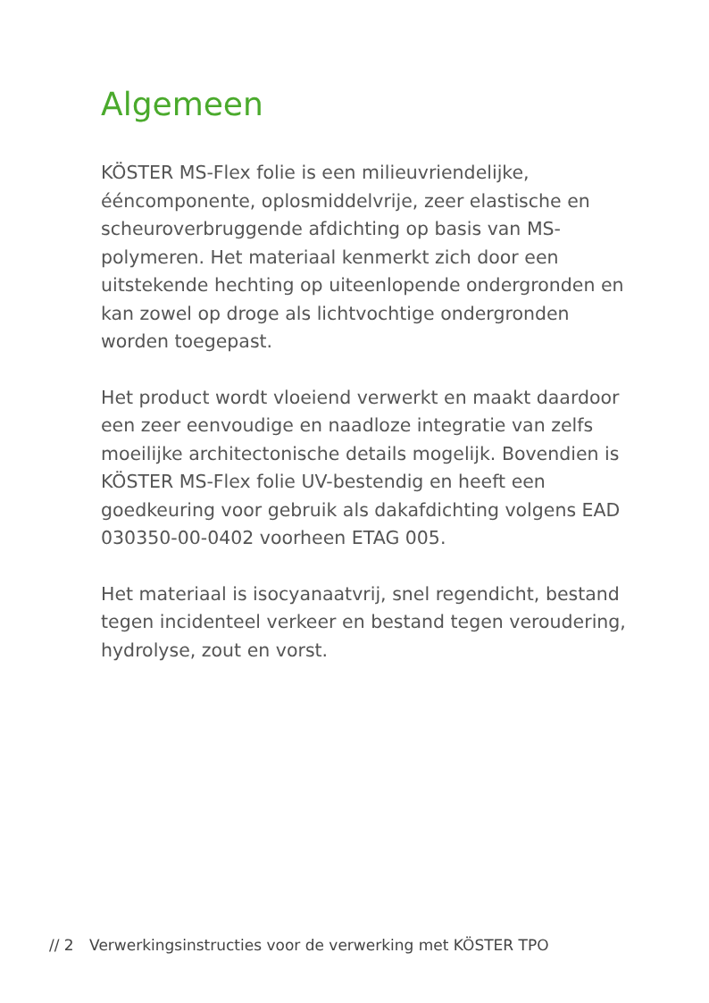Algemeen
KÖSTER MS-Flex folie is een milieuvriendelijke, ééncomponente, oplosmiddelvrije, zeer elastische en scheuroverbruggende afdichting op basis van MS-polymeren. Het materiaal kenmerkt zich door een uitstekende hechting op uiteenlopende ondergronden en kan zowel op droge als lichtvochtige ondergronden worden toegepast.
Het product wordt vloeiend verwerkt en maakt daardoor een zeer eenvoudige en naadloze integratie van zelfs moeilijke architectonische details mogelijk. Bovendien is KÖSTER MS-Flex folie UV-bestendig en heeft een goedkeuring voor gebruik als dakafdichting volgens EAD 030350-00-0402 voorheen ETAG 005.
Het materiaal is isocyanaatvrij, snel regendicht, bestand tegen incidenteel verkeer en bestand tegen veroudering, hydrolyse, zout en vorst.
// 2 Verwerkingsinstructies voor de verwerking met KÖSTER TPO